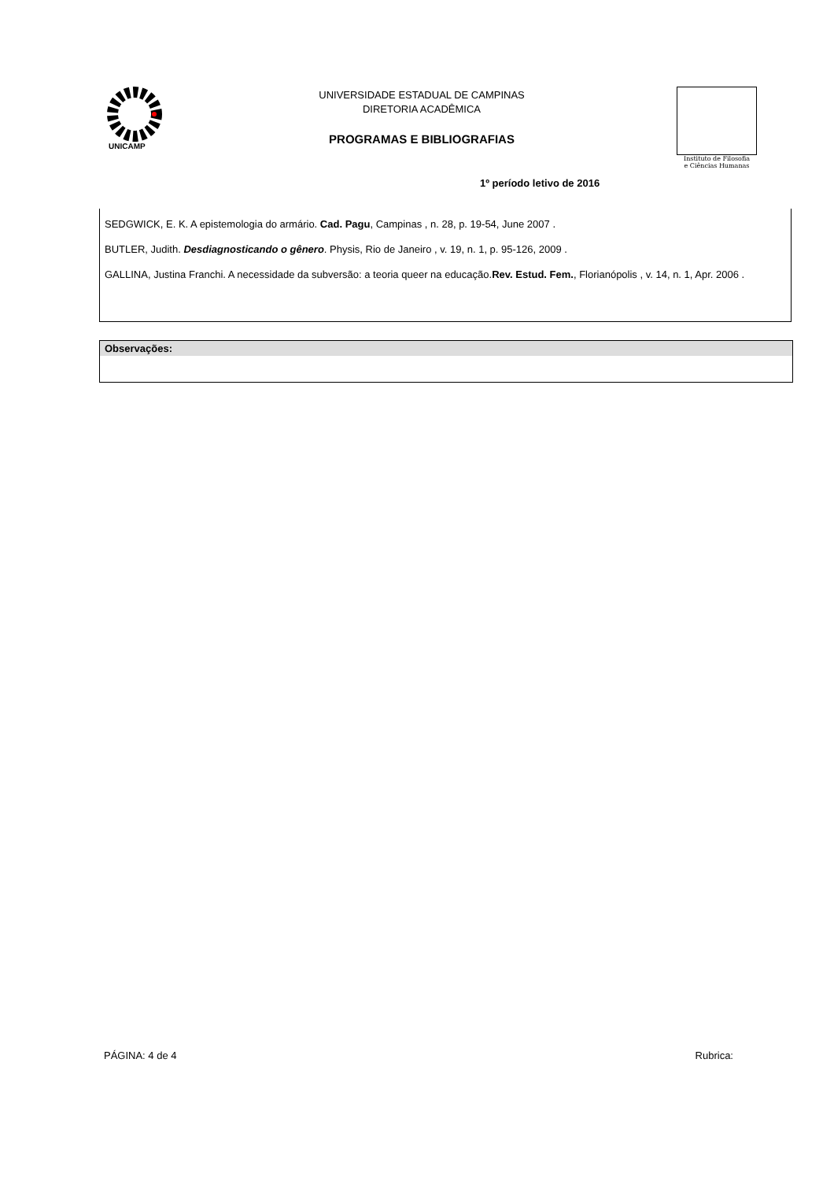UNICAMP
UNIVERSIDADE ESTADUAL DE CAMPINAS
DIRETORIA ACADÊMICA
PROGRAMAS E BIBLIOGRAFIAS
Instituto de Filosofia
e Ciências Humanas
1º período letivo de 2016
SEDGWICK, E. K. A epistemologia do armário. Cad. Pagu, Campinas , n. 28, p. 19-54, June 2007 .
BUTLER, Judith. Desdiagnosticando o gênero. Physis, Rio de Janeiro , v. 19, n. 1, p. 95-126, 2009 .
GALLINA, Justina Franchi. A necessidade da subversão: a teoria queer na educação.Rev. Estud. Fem., Florianópolis , v. 14, n. 1, Apr. 2006 .
Observações:
Rubrica: PÁGINA: 4 de 4